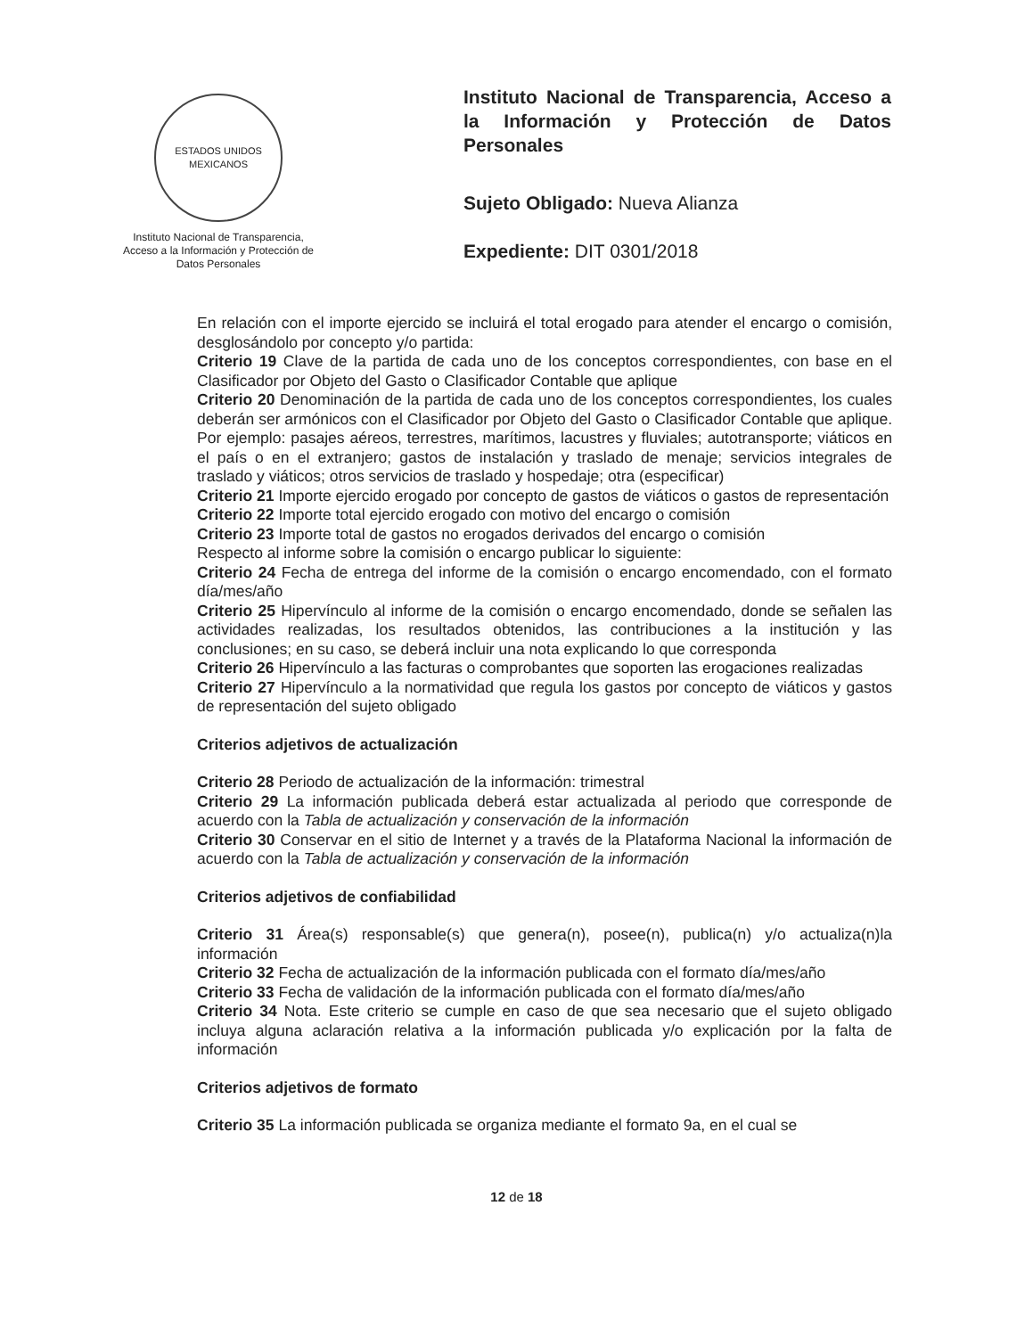ESTADOS UNIDOS MEXICANOS
Instituto Nacional de Transparencia,
Acceso a la Información y Protección de
Datos Personales
Instituto Nacional de Transparencia, Acceso a la Información y Protección de Datos Personales
Sujeto Obligado: Nueva Alianza
Expediente: DIT 0301/2018
En relación con el importe ejercido se incluirá el total erogado para atender el encargo o comisión, desglosándolo por concepto y/o partida:
Criterio 19 Clave de la partida de cada uno de los conceptos correspondientes, con base en el Clasificador por Objeto del Gasto o Clasificador Contable que aplique
Criterio 20 Denominación de la partida de cada uno de los conceptos correspondientes, los cuales deberán ser armónicos con el Clasificador por Objeto del Gasto o Clasificador Contable que aplique. Por ejemplo: pasajes aéreos, terrestres, marítimos, lacustres y fluviales; autotransporte; viáticos en el país o en el extranjero; gastos de instalación y traslado de menaje; servicios integrales de traslado y viáticos; otros servicios de traslado y hospedaje; otra (especificar)
Criterio 21 Importe ejercido erogado por concepto de gastos de viáticos o gastos de representación
Criterio 22 Importe total ejercido erogado con motivo del encargo o comisión
Criterio 23 Importe total de gastos no erogados derivados del encargo o comisión
Respecto al informe sobre la comisión o encargo publicar lo siguiente:
Criterio 24 Fecha de entrega del informe de la comisión o encargo encomendado, con el formato día/mes/año
Criterio 25 Hipervínculo al informe de la comisión o encargo encomendado, donde se señalen las actividades realizadas, los resultados obtenidos, las contribuciones a la institución y las conclusiones; en su caso, se deberá incluir una nota explicando lo que corresponda
Criterio 26 Hipervínculo a las facturas o comprobantes que soporten las erogaciones realizadas
Criterio 27 Hipervínculo a la normatividad que regula los gastos por concepto de viáticos y gastos de representación del sujeto obligado
Criterios adjetivos de actualización
Criterio 28 Periodo de actualización de la información: trimestral
Criterio 29 La información publicada deberá estar actualizada al periodo que corresponde de acuerdo con la Tabla de actualización y conservación de la información
Criterio 30 Conservar en el sitio de Internet y a través de la Plataforma Nacional la información de acuerdo con la Tabla de actualización y conservación de la información
Criterios adjetivos de confiabilidad
Criterio 31 Área(s) responsable(s) que genera(n), posee(n), publica(n) y/o actualiza(n)la información
Criterio 32 Fecha de actualización de la información publicada con el formato día/mes/año
Criterio 33 Fecha de validación de la información publicada con el formato día/mes/año
Criterio 34 Nota. Este criterio se cumple en caso de que sea necesario que el sujeto obligado incluya alguna aclaración relativa a la información publicada y/o explicación por la falta de información
Criterios adjetivos de formato
Criterio 35 La información publicada se organiza mediante el formato 9a, en el cual se
12 de 18